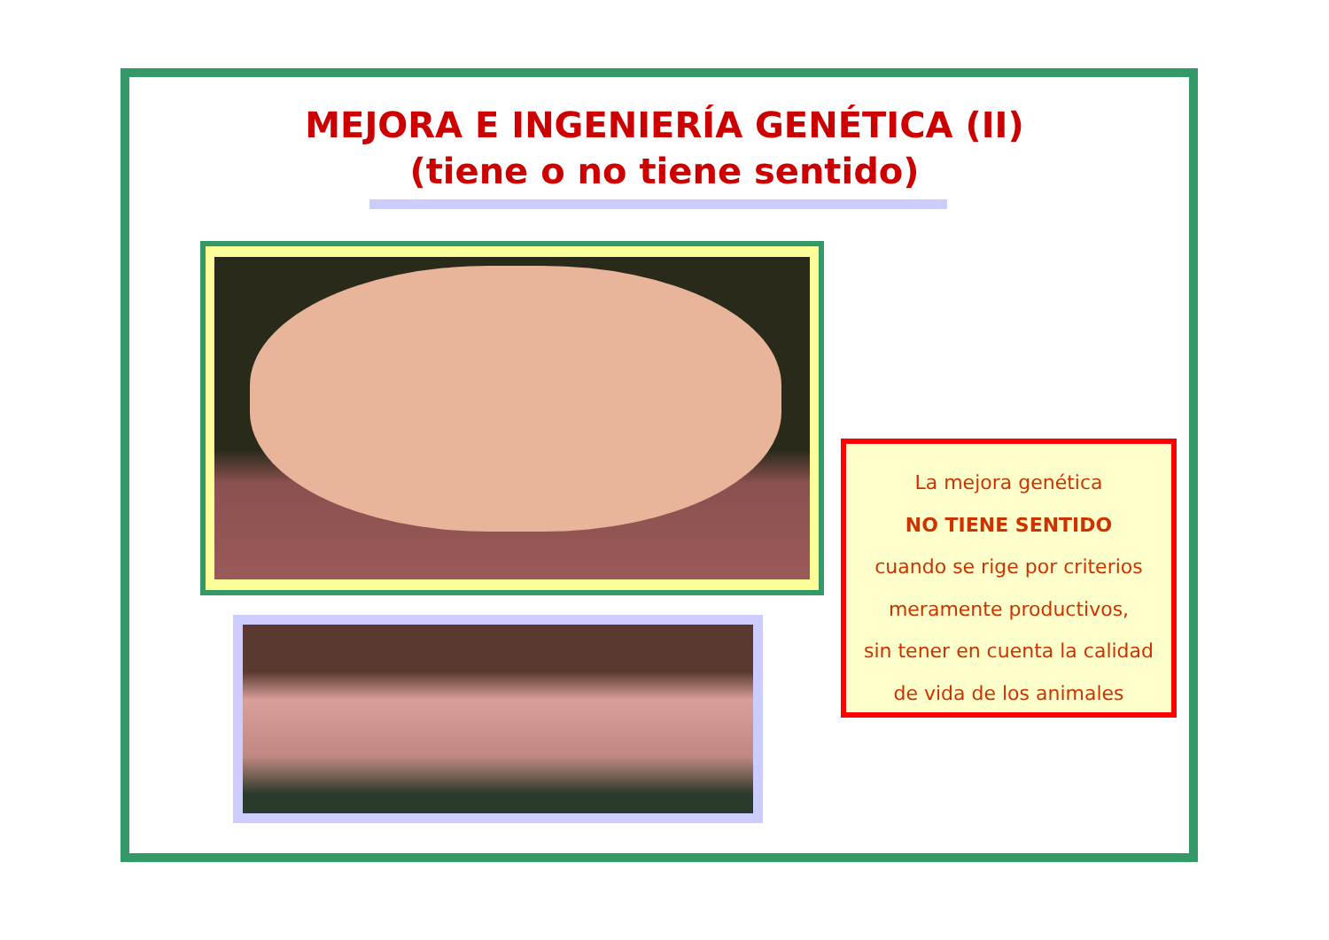MEJORA E INGENIERÍA GENÉTICA (II)
(tiene o no tiene sentido)
La mejora genética
NO TIENE SENTIDO
cuando se rige por criterios
meramente productivos,
sin tener en cuenta la calidad
de vida de los animales